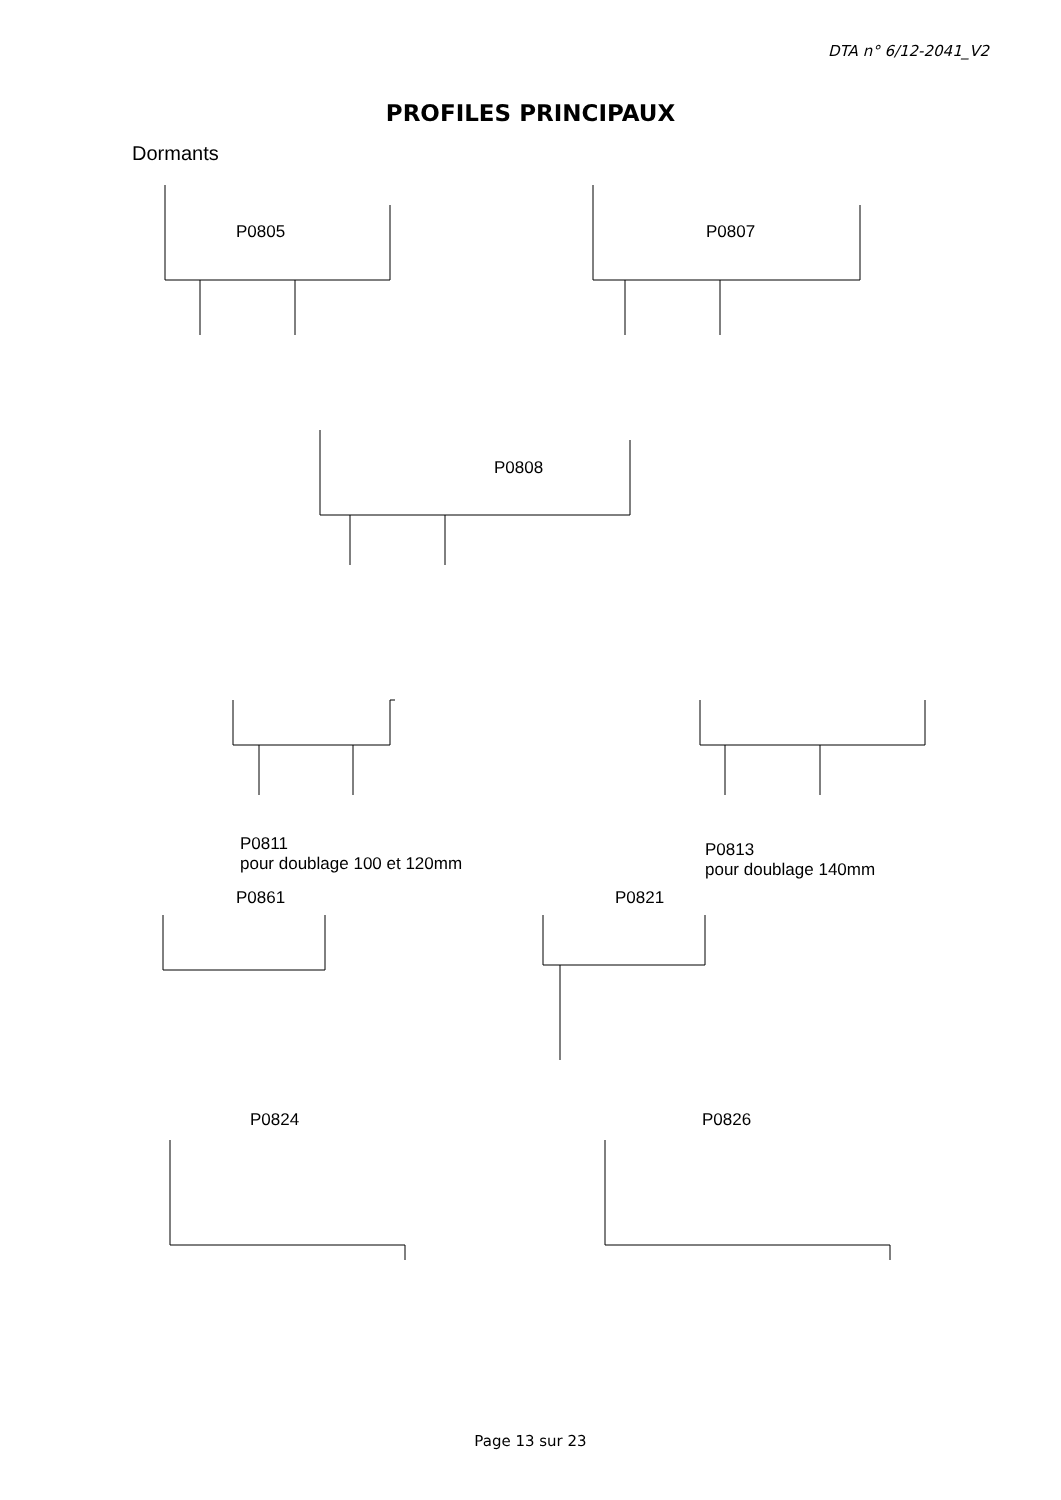DTA n° 6/12-2041_V2
PROFILES PRINCIPAUX
Dormants
P0805 P0807
P0808
P0811
pour doublage 100 et 120mm
P0813
pour doublage 140mm
P0861 P0821
P0824 P0826
Page 13 sur 23